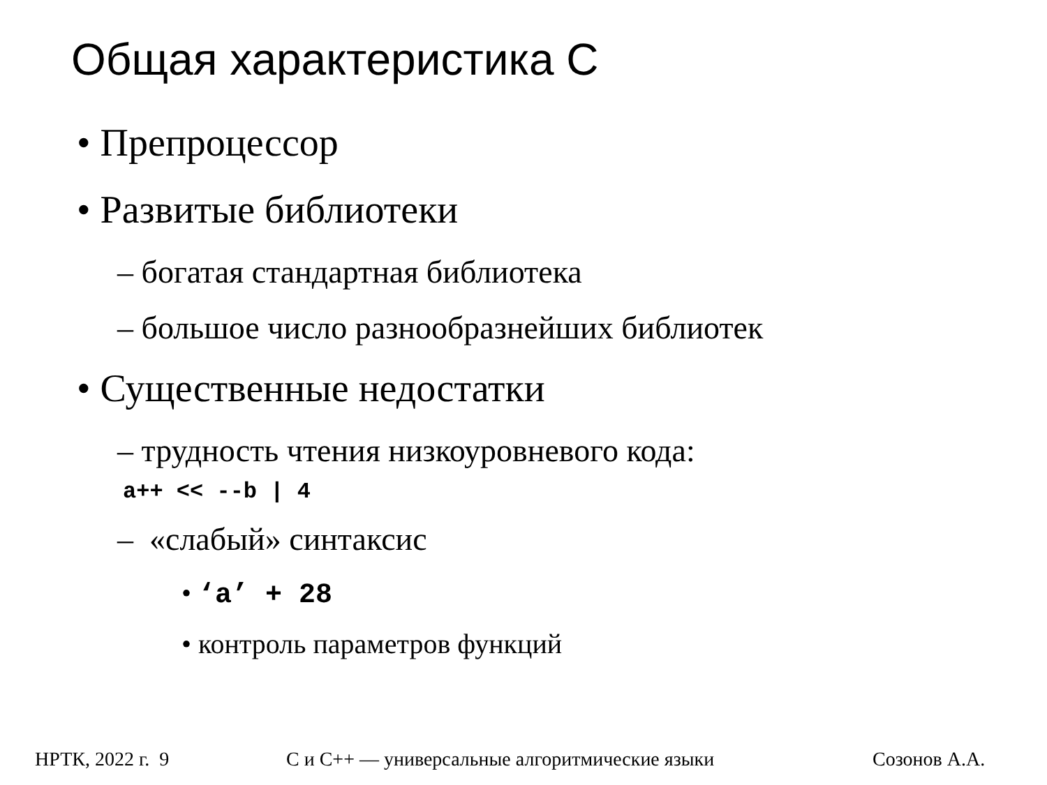Общая характеристика С
• Препроцессор
• Развитые библиотеки
– богатая стандартная библиотека
– большое число разнообразнейших библиотек
• Существенные недостатки
– трудность чтения низкоуровневого кода:
a++ << --b | 4
– «слабый» синтаксис
• ‘a’ + 28
• контроль параметров функций
НРТК, 2022 г. 9 С и С++ — универсальные алгоритмические языки Созонов А.А.